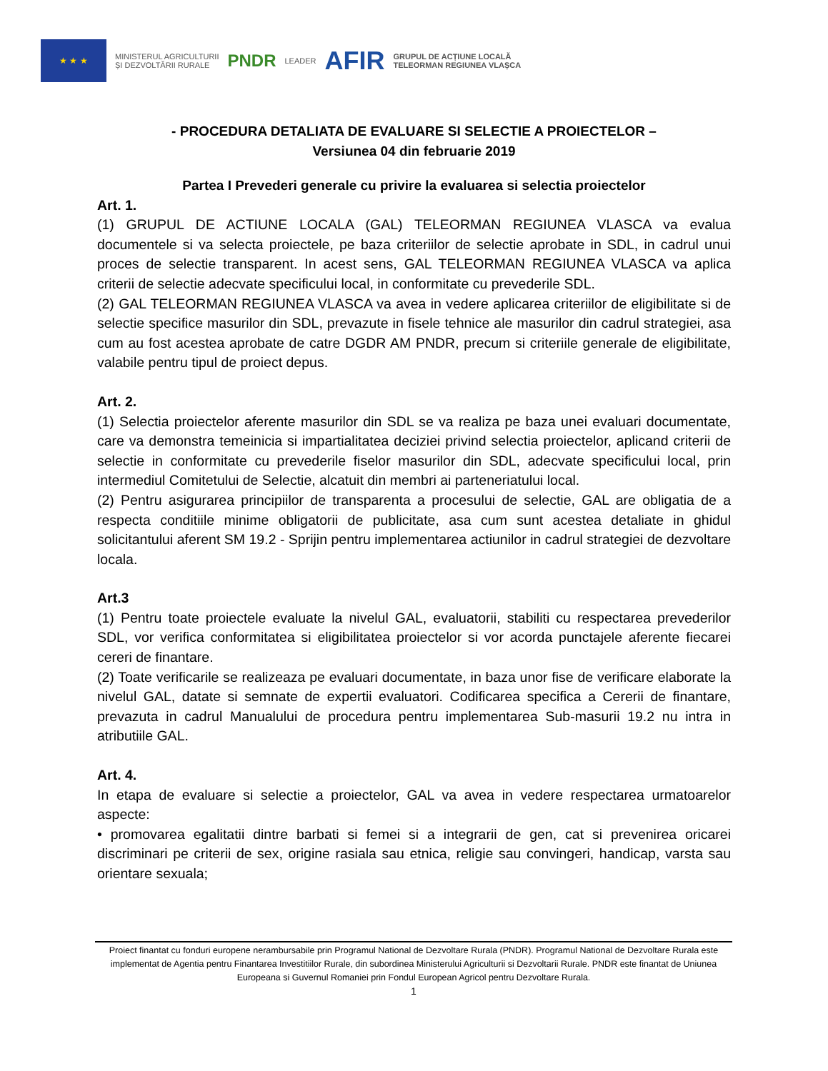★ ★ ★
MINISTERUL AGRICULTURII
ȘI DEZVOLTĂRII RURALE
PNDR
LEADER
AFIR
GRUPUL DE ACȚIUNE LOCALĂ
TELEORMAN REGIUNEA VLAȘCA
- PROCEDURA DETALIATA DE EVALUARE SI SELECTIE A PROIECTELOR –
Versiunea 04 din februarie 2019
Partea I Prevederi generale cu privire la evaluarea si selectia proiectelor
Art. 1.
(1) GRUPUL DE ACTIUNE LOCALA (GAL) TELEORMAN REGIUNEA VLASCA va evalua documentele si va selecta proiectele, pe baza criteriilor de selectie aprobate in SDL, in cadrul unui proces de selectie transparent. In acest sens, GAL TELEORMAN REGIUNEA VLASCA va aplica criterii de selectie adecvate specificului local, in conformitate cu prevederile SDL.
(2) GAL TELEORMAN REGIUNEA VLASCA va avea in vedere aplicarea criteriilor de eligibilitate si de selectie specifice masurilor din SDL, prevazute in fisele tehnice ale masurilor din cadrul strategiei, asa cum au fost acestea aprobate de catre DGDR AM PNDR, precum si criteriile generale de eligibilitate, valabile pentru tipul de proiect depus.
Art. 2.
(1) Selectia proiectelor aferente masurilor din SDL se va realiza pe baza unei evaluari documentate, care va demonstra temeinicia si impartialitatea deciziei privind selectia proiectelor, aplicand criterii de selectie in conformitate cu prevederile fiselor masurilor din SDL, adecvate specificului local, prin intermediul Comitetului de Selectie, alcatuit din membri ai parteneriatului local.
(2) Pentru asigurarea principiilor de transparenta a procesului de selectie, GAL are obligatia de a respecta conditiile minime obligatorii de publicitate, asa cum sunt acestea detaliate in ghidul solicitantului aferent SM 19.2 - Sprijin pentru implementarea actiunilor in cadrul strategiei de dezvoltare locala.
Art.3
(1) Pentru toate proiectele evaluate la nivelul GAL, evaluatorii, stabiliti cu respectarea prevederilor SDL, vor verifica conformitatea si eligibilitatea proiectelor si vor acorda punctajele aferente fiecarei cereri de finantare.
(2) Toate verificarile se realizeaza pe evaluari documentate, in baza unor fise de verificare elaborate la nivelul GAL, datate si semnate de expertii evaluatori. Codificarea specifica a Cererii de finantare, prevazuta in cadrul Manualului de procedura pentru implementarea Sub-masurii 19.2 nu intra in atributiile GAL.
Art. 4.
In etapa de evaluare si selectie a proiectelor, GAL va avea in vedere respectarea urmatoarelor aspecte:
• promovarea egalitatii dintre barbati si femei si a integrarii de gen, cat si prevenirea oricarei discriminari pe criterii de sex, origine rasiala sau etnica, religie sau convingeri, handicap, varsta sau orientare sexuala;
Proiect finantat cu fonduri europene nerambursabile prin Programul National de Dezvoltare Rurala (PNDR). Programul National de Dezvoltare Rurala este implementat de Agentia pentru Finantarea Investitiilor Rurale, din subordinea Ministerului Agriculturii si Dezvoltarii Rurale. PNDR este finantat de Uniunea Europeana si Guvernul Romaniei prin Fondul European Agricol pentru Dezvoltare Rurala.
1